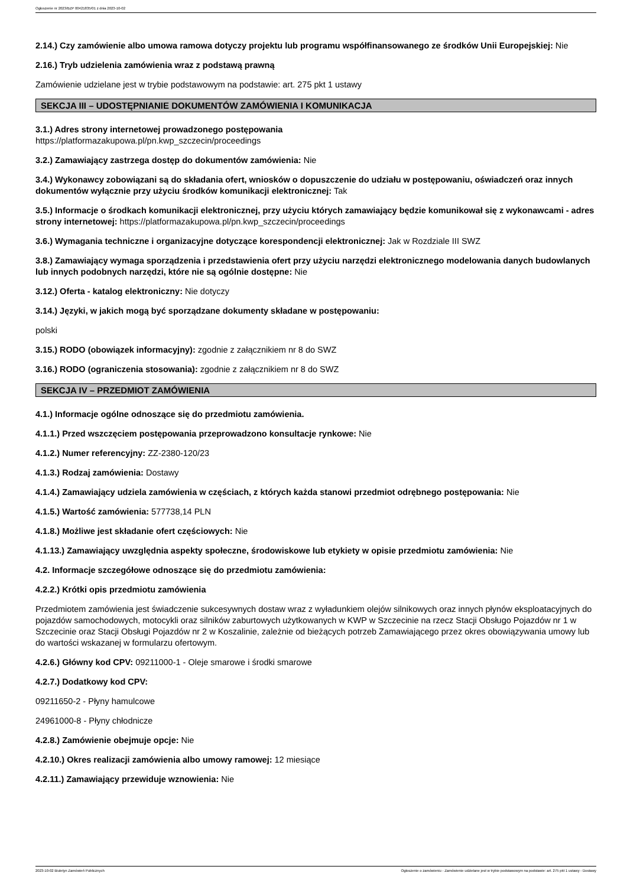Ogłoszenie nr 2023/BZP 00421835/01 z dnia 2023-10-02
2.14.) Czy zamówienie albo umowa ramowa dotyczy projektu lub programu współfinansowanego ze środków Unii Europejskiej: Nie
2.16.) Tryb udzielenia zamówienia wraz z podstawą prawną
Zamówienie udzielane jest w trybie podstawowym na podstawie: art. 275 pkt 1 ustawy
SEKCJA III – UDOSTĘPNIANIE DOKUMENTÓW ZAMÓWIENIA I KOMUNIKACJA
3.1.) Adres strony internetowej prowadzonego postępowania
https://platformazakupowa.pl/pn.kwp_szczecin/proceedings
3.2.) Zamawiający zastrzega dostęp do dokumentów zamówienia: Nie
3.4.) Wykonawcy zobowiązani są do składania ofert, wniosków o dopuszczenie do udziału w postępowaniu, oświadczeń oraz innych dokumentów wyłącznie przy użyciu środków komunikacji elektronicznej: Tak
3.5.) Informacje o środkach komunikacji elektronicznej, przy użyciu których zamawiający będzie komunikował się z wykonawcami - adres strony internetowej: https://platformazakupowa.pl/pn.kwp_szczecin/proceedings
3.6.) Wymagania techniczne i organizacyjne dotyczące korespondencji elektronicznej: Jak w Rozdziale III SWZ
3.8.) Zamawiający wymaga sporządzenia i przedstawienia ofert przy użyciu narzędzi elektronicznego modelowania danych budowlanych lub innych podobnych narzędzi, które nie są ogólnie dostępne: Nie
3.12.) Oferta - katalog elektroniczny: Nie dotyczy
3.14.) Języki, w jakich mogą być sporządzane dokumenty składane w postępowaniu:
polski
3.15.) RODO (obowiązek informacyjny): zgodnie z załącznikiem nr 8 do SWZ
3.16.) RODO (ograniczenia stosowania): zgodnie z załącznikiem nr 8 do SWZ
SEKCJA IV – PRZEDMIOT ZAMÓWIENIA
4.1.) Informacje ogólne odnoszące się do przedmiotu zamówienia.
4.1.1.) Przed wszczęciem postępowania przeprowadzono konsultacje rynkowe: Nie
4.1.2.) Numer referencyjny: ZZ-2380-120/23
4.1.3.) Rodzaj zamówienia: Dostawy
4.1.4.) Zamawiający udziela zamówienia w częściach, z których każda stanowi przedmiot odrębnego postępowania: Nie
4.1.5.) Wartość zamówienia: 577738,14 PLN
4.1.8.) Możliwe jest składanie ofert częściowych: Nie
4.1.13.) Zamawiający uwzględnia aspekty społeczne, środowiskowe lub etykiety w opisie przedmiotu zamówienia: Nie
4.2. Informacje szczegółowe odnoszące się do przedmiotu zamówienia:
4.2.2.) Krótki opis przedmiotu zamówienia
Przedmiotem zamówienia jest świadczenie sukcesywnych dostaw wraz z wyładunkiem olejów silnikowych oraz innych płynów eksploatacyjnych do pojazdów samochodowych, motocykli oraz silników zaburtowych użytkowanych w KWP w Szczecinie na rzecz Stacji Obsługo Pojazdów nr 1 w Szczecinie oraz Stacji Obsługi Pojazdów nr 2 w Koszalinie, zależnie od bieżących potrzeb Zamawiającego przez okres obowiązywania umowy lub do wartości wskazanej w formularzu ofertowym.
4.2.6.) Główny kod CPV: 09211000-1 - Oleje smarowe i środki smarowe
4.2.7.) Dodatkowy kod CPV:
09211650-2 - Płyny hamulcowe
24961000-8 - Płyny chłodnicze
4.2.8.) Zamówienie obejmuje opcje: Nie
4.2.10.) Okres realizacji zamówienia albo umowy ramowej: 12 miesiące
4.2.11.) Zamawiający przewiduje wznowienia: Nie
2023-10-02 Biuletyn Zamówień Publicznych Ogłoszenie o zamówieniu - Zamówienie udzielane jest w trybie podstawowym na podstawie: art. 275 pkt 1 ustawy - Dostawy